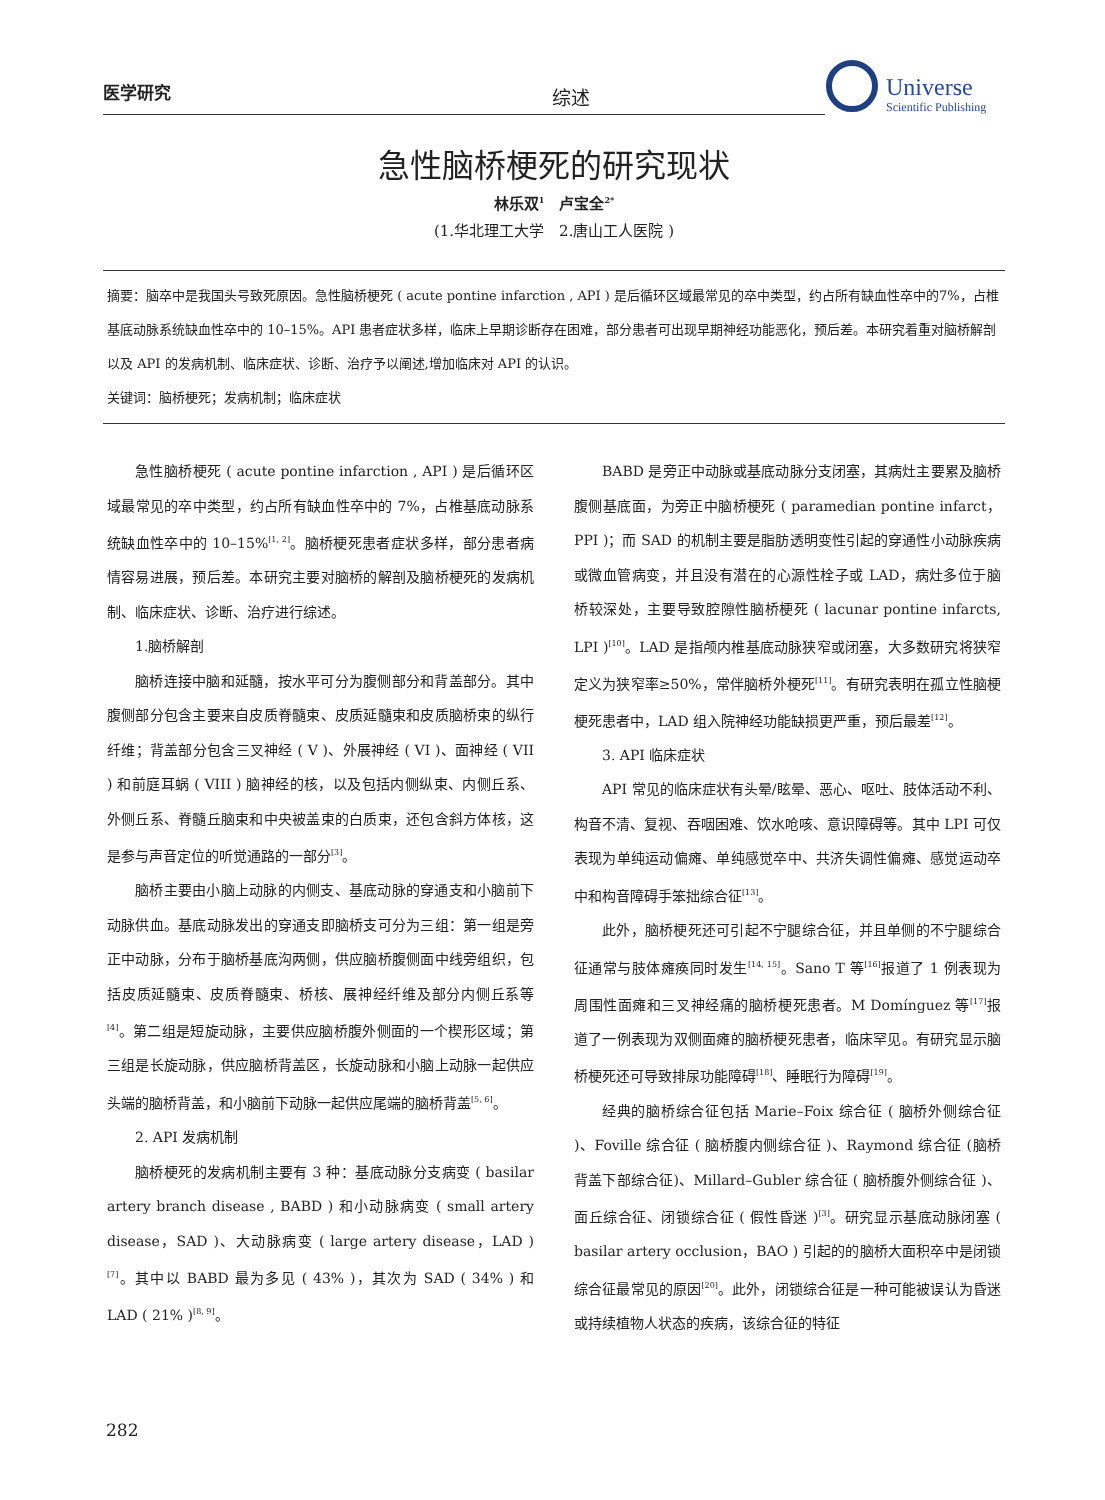医学研究 综述
Universe
Scientific Publishing
急性脑桥梗死的研究现状
林乐双<sup>1</sup>　卢宝全<sup>2*</sup>
(1.华北理工大学　2.唐山工人医院 )
摘要：脑卒中是我国头号致死原因。急性脑桥梗死 ( acute pontine infarction , API ) 是后循环区域最常见的卒中类型，约占所有缺血性卒中的7%，占椎基底动脉系统缺血性卒中的 10–15%。API 患者症状多样，临床上早期诊断存在困难，部分患者可出现早期神经功能恶化，预后差。本研究着重对脑桥解剖以及 API 的发病机制、临床症状、诊断、治疗予以阐述,增加临床对 API 的认识。
关键词：脑桥梗死；发病机制；临床症状
急性脑桥梗死 ( acute pontine infarction , API ) 是后循环区域最常见的卒中类型，约占所有缺血性卒中的 7%，占椎基底动脉系统缺血性卒中的 10–15%<sup>[1, 2]</sup>。脑桥梗死患者症状多样，部分患者病情容易进展，预后差。本研究主要对脑桥的解剖及脑桥梗死的发病机制、临床症状、诊断、治疗进行综述。
1.脑桥解剖
脑桥连接中脑和延髓，按水平可分为腹侧部分和背盖部分。其中腹侧部分包含主要来自皮质脊髓束、皮质延髓束和皮质脑桥束的纵行纤维；背盖部分包含三叉神经 ( V )、外展神经 ( VI )、面神经 ( VII ) 和前庭耳蜗 ( VIII ) 脑神经的核，以及包括内侧纵束、内侧丘系、外侧丘系、脊髓丘脑束和中央被盖束的白质束，还包含斜方体核，这是参与声音定位的听觉通路的一部分<sup>[3]</sup>。
脑桥主要由小脑上动脉的内侧支、基底动脉的穿通支和小脑前下动脉供血。基底动脉发出的穿通支即脑桥支可分为三组：第一组是旁正中动脉，分布于脑桥基底沟两侧，供应脑桥腹侧面中线旁组织，包括皮质延髓束、皮质脊髓束、桥核、展神经纤维及部分内侧丘系等<sup>[4]</sup>。第二组是短旋动脉，主要供应脑桥腹外侧面的一个楔形区域；第三组是长旋动脉，供应脑桥背盖区，长旋动脉和小脑上动脉一起供应头端的脑桥背盖，和小脑前下动脉一起供应尾端的脑桥背盖<sup>[5, 6]</sup>。
2. API 发病机制
脑桥梗死的发病机制主要有 3 种：基底动脉分支病变 ( basilar artery branch disease , BABD ) 和小动脉病变 ( small artery disease，SAD )、大动脉病变 ( large artery disease，LAD )<sup>[7]</sup>。其中以 BABD 最为多见 ( 43% )，其次为 SAD ( 34% ) 和 LAD ( 21% )<sup>[8, 9]</sup>。
BABD 是旁正中动脉或基底动脉分支闭塞，其病灶主要累及脑桥腹侧基底面，为旁正中脑桥梗死 ( paramedian pontine infarct，PPI )；而 SAD 的机制主要是脂肪透明变性引起的穿通性小动脉疾病或微血管病变，并且没有潜在的心源性栓子或 LAD，病灶多位于脑桥较深处，主要导致腔隙性脑桥梗死 ( lacunar pontine infarcts, LPI )<sup>[10]</sup>。LAD 是指颅内椎基底动脉狭窄或闭塞，大多数研究将狭窄定义为狭窄率≥50%，常伴脑桥外梗死<sup>[11]</sup>。有研究表明在孤立性脑梗梗死患者中，LAD 组入院神经功能缺损更严重，预后最差<sup>[12]</sup>。
3. API 临床症状
API 常见的临床症状有头晕/眩晕、恶心、呕吐、肢体活动不利、构音不清、复视、吞咽困难、饮水呛咳、意识障碍等。其中 LPI 可仅表现为单纯运动偏瘫、单纯感觉卒中、共济失调性偏瘫、感觉运动卒中和构音障碍手笨拙综合征<sup>[13]</sup>。
此外，脑桥梗死还可引起不宁腿综合征，并且单侧的不宁腿综合征通常与肢体瘫痪同时发生<sup>[14, 15]</sup>。Sano T 等<sup>[16]</sup>报道了 1 例表现为周围性面瘫和三叉神经痛的脑桥梗死患者。M Domínguez 等<sup>[17]</sup>报道了一例表现为双侧面瘫的脑桥梗死患者，临床罕见。有研究显示脑桥梗死还可导致排尿功能障碍<sup>[18]</sup>、睡眠行为障碍<sup>[19]</sup>。
经典的脑桥综合征包括 Marie–Foix 综合征 ( 脑桥外侧综合征 )、Foville 综合征 ( 脑桥腹内侧综合征 )、Raymond 综合征 (脑桥背盖下部综合征)、Millard–Gubler 综合征 ( 脑桥腹外侧综合征 )、面丘综合征、闭锁综合征 ( 假性昏迷 )<sup>[3]</sup>。研究显示基底动脉闭塞 ( basilar artery occlusion，BAO ) 引起的的脑桥大面积卒中是闭锁综合征最常见的原因<sup>[20]</sup>。此外，闭锁综合征是一种可能被误认为昏迷或持续植物人状态的疾病，该综合征的特征
282